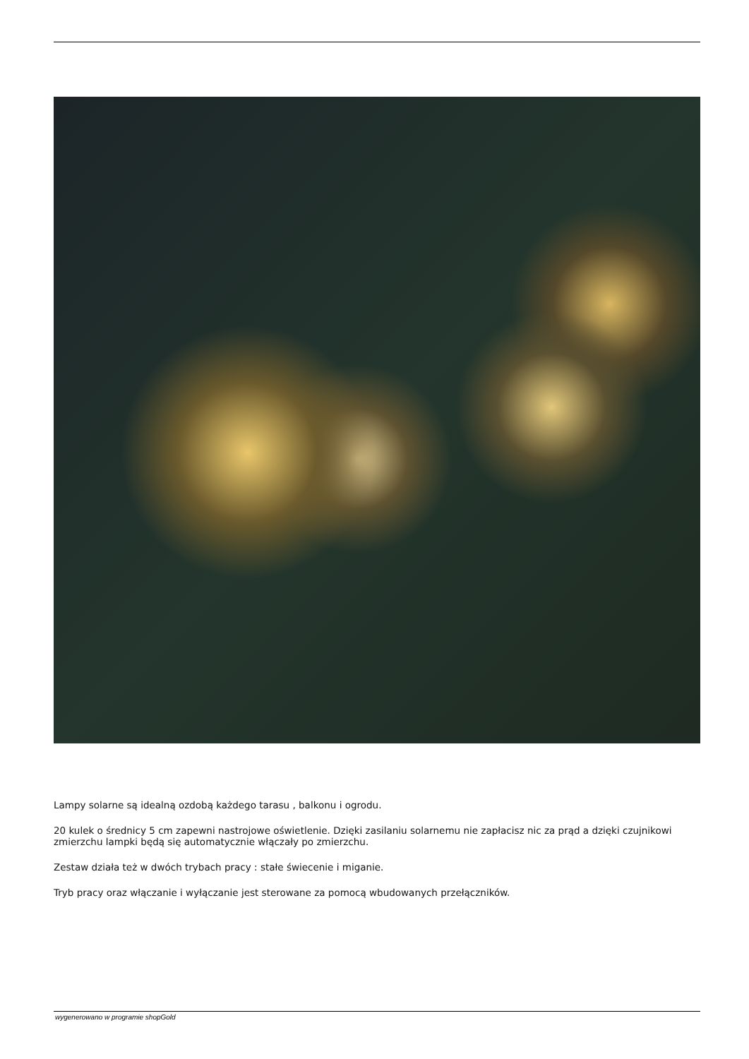Lampy solarne są idealną ozdobą każdego tarasu , balkonu i ogrodu.
20 kulek o średnicy 5 cm zapewni nastrojowe oświetlenie. Dzięki zasilaniu solarnemu nie zapłacisz nic za prąd a dzięki czujnikowi zmierzchu lampki będą się automatycznie włączały po zmierzchu.
Zestaw działa też w dwóch trybach pracy : stałe świecenie i miganie.
Tryb pracy oraz włączanie i wyłączanie jest sterowane za pomocą wbudowanych przełączników.
wygenerowano w programie shopGold